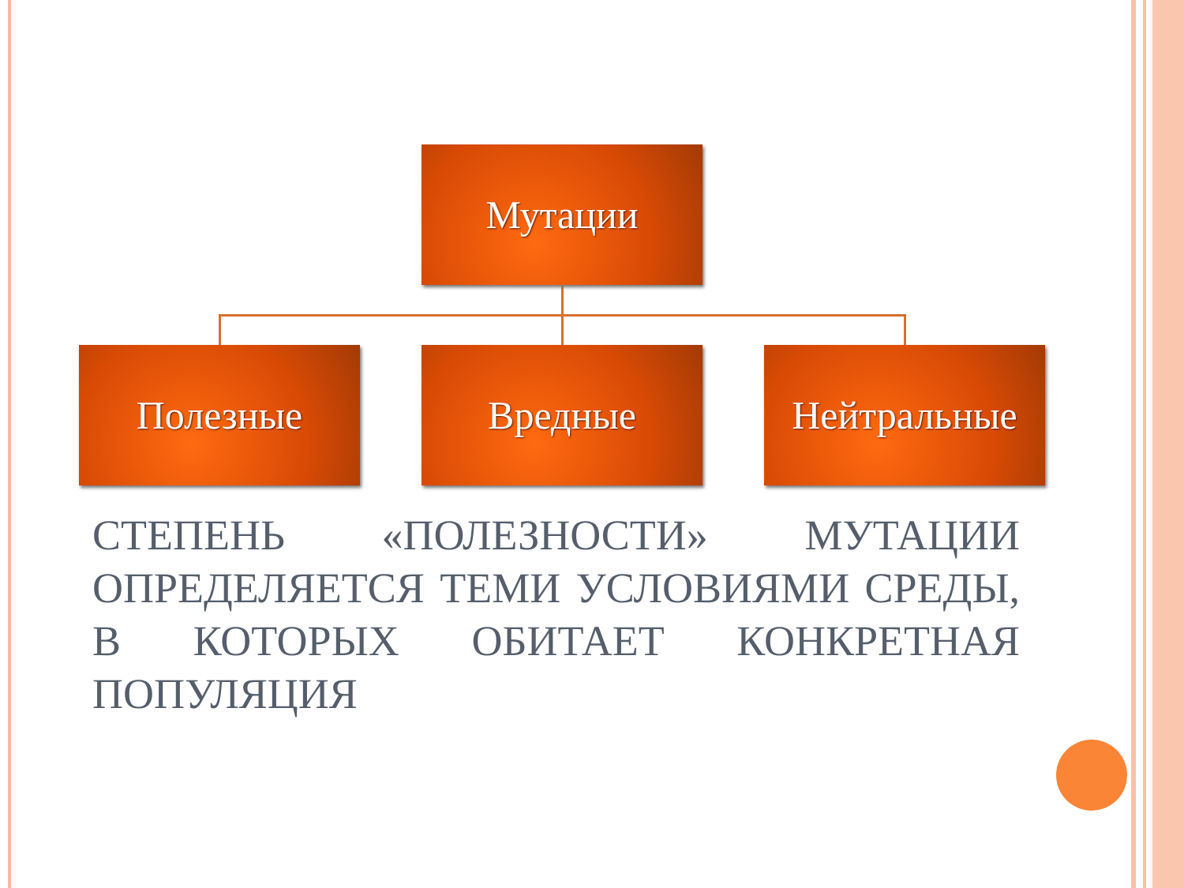Мутации
Полезные Вредные Нейтральные
СТЕПЕНЬ «ПОЛЕЗНОСТИ» МУТАЦИИ ОПРЕДЕЛЯЕТСЯ ТЕМИ УСЛОВИЯМИ СРЕДЫ, В КОТОРЫХ ОБИТАЕТ КОНКРЕТНАЯ ПОПУЛЯЦИЯ